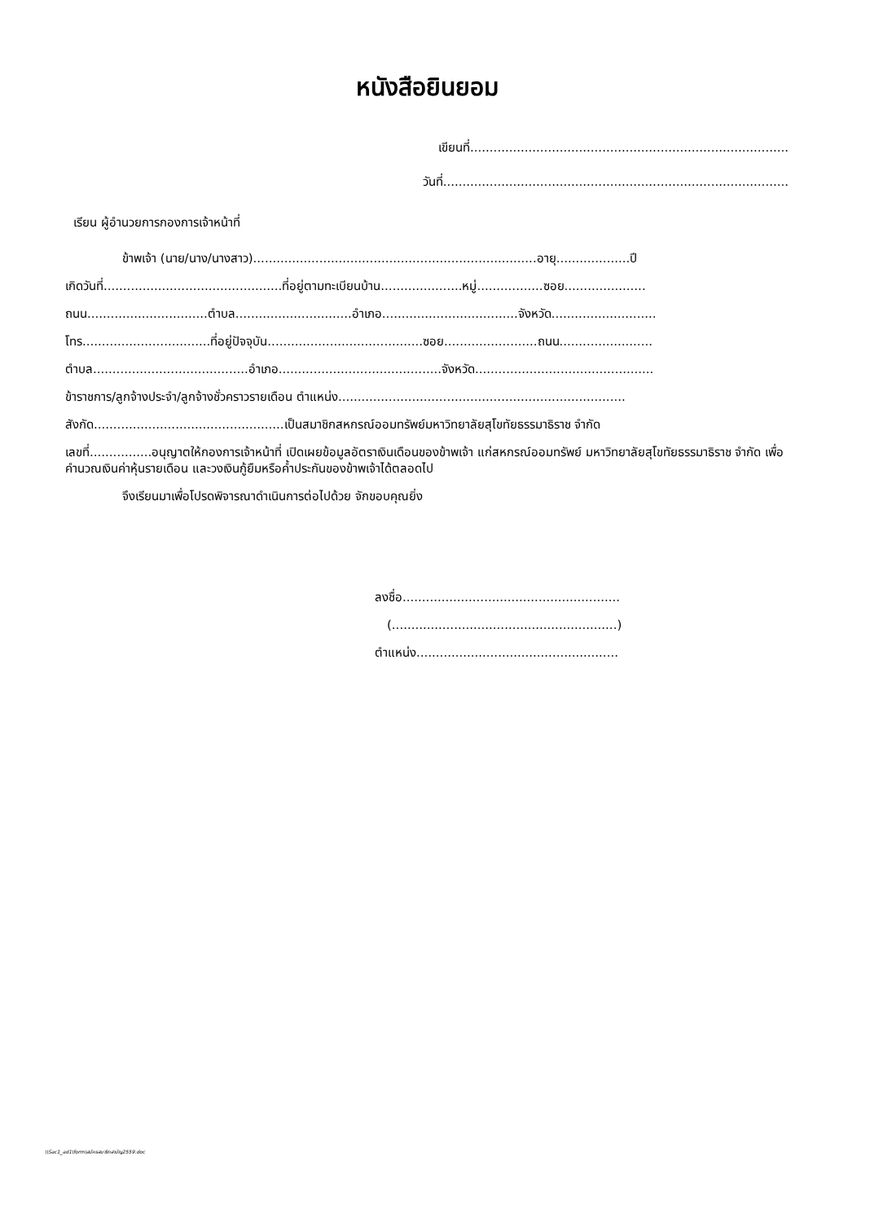หนังสือยินยอม
เขียนที่..................................................................................
วันที่.........................................................................................
เรียน ผู้อำนวยการกองการเจ้าหน้าที่
ข้าพเจ้า (นาย/นาง/นางสาว).........................................................................อายุ...................ปี
เกิดวันที่..............................................ที่อยู่ตามทะเบียนบ้าน.....................หมู่.................ซอย.....................
ถนน...............................ตำบล..............................อำเภอ...................................จังหวัด...........................
โทร.................................ที่อยู่ปัจจุบัน........................................ซอย........................ถนน........................
ตำบล........................................อำเภอ..........................................จังหวัด..............................................
ข้าราชการ/ลูกจ้างประจำ/ลูกจ้างชั่วคราวรายเดือน ตำแหน่ง..........................................................................
สังกัด.................................................เป็นสมาชิกสหกรณ์ออมทรัพย์มหาวิทยาลัยสุโขทัยธรรมาธิราช จำกัด
เลขที่................อนุญาตให้กองการเจ้าหน้าที่ เปิดเผยข้อมูลอัตราเงินเดือนของข้าพเจ้า แก่สหกรณ์ออมทรัพย์ มหาวิทยาลัยสุโขทัยธรรมาธิราช จำกัด เพื่อคำนวณเงินค่าหุ้นรายเดือน และวงเงินกู้ยืมหรือค้ำประกันของข้าพเจ้าได้ตลอดไป
จึงเรียนมาเพื่อโปรดพิจารณาดำเนินการต่อไปด้วย จักขอบคุณยิ่ง
ลงชื่อ........................................................
(..........................................................)
ตำแหน่ง....................................................
\\Sac1_ad1\form\สมัครสมาชิกสามัญ2559.doc